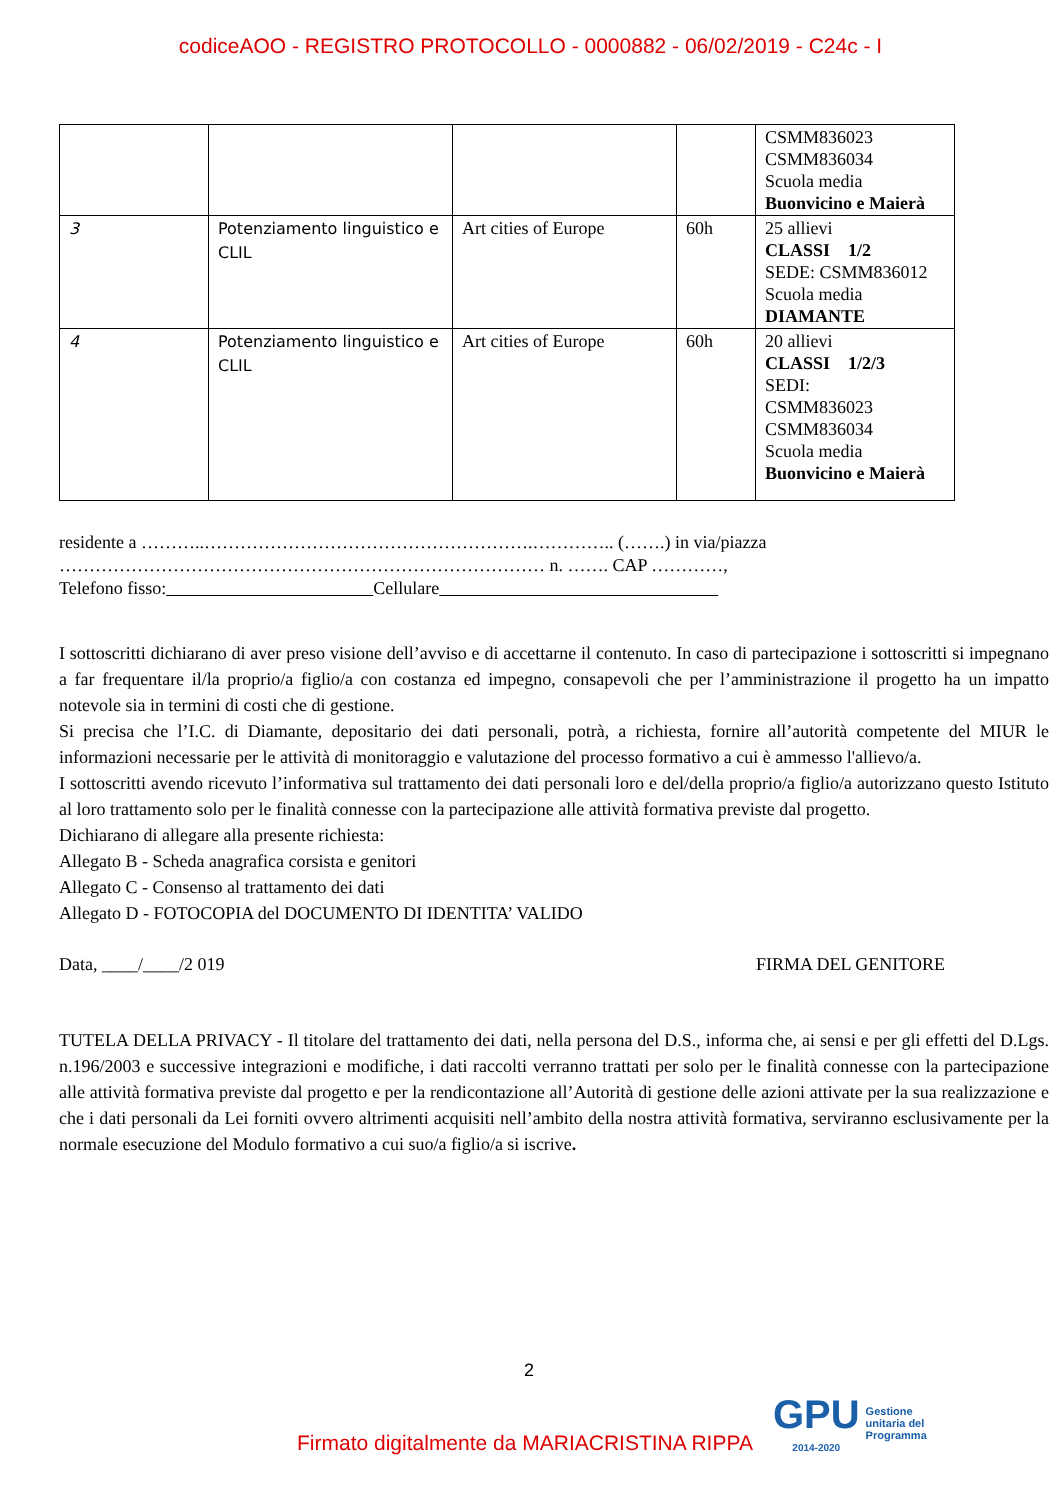codiceAOO - REGISTRO PROTOCOLLO - 0000882 - 06/02/2019 - C24c - I
| | | | | CSMM836023 CSMM836034 Scuola media Buonvicino e Maierà |
| 3 | Potenziamento linguistico e CLIL | Art cities of Europe | 60h | 25 allievi CLASSI 1/2 SEDE: CSMM836012 Scuola media DIAMANTE |
| 4 | Potenziamento linguistico e CLIL | Art cities of Europe | 60h | 20 allievi CLASSI 1/2/3 SEDI: CSMM836023 CSMM836034 Scuola media Buonvicino e Maierà |
residente a ………..……………………………………………….………….. (…….) in via/piazza
……………………………………………………………………… n. ……. CAP …………,
Telefono fisso: Cellulare
I sottoscritti dichiarano di aver preso visione dell’avviso e di accettarne il contenuto. In caso di partecipazione i sottoscritti si impegnano a far frequentare il/la proprio/a figlio/a con costanza ed impegno, consapevoli che per l’amministrazione il progetto ha un impatto notevole sia in termini di costi che di gestione.
Si precisa che l’I.C. di Diamante, depositario dei dati personali, potrà, a richiesta, fornire all’autorità competente del MIUR le informazioni necessarie per le attività di monitoraggio e valutazione del processo formativo a cui è ammesso l'allievo/a.
I sottoscritti avendo ricevuto l’informativa sul trattamento dei dati personali loro e del/della proprio/a figlio/a autorizzano questo Istituto al loro trattamento solo per le finalità connesse con la partecipazione alle attività formativa previste dal progetto.
Dichiarano di allegare alla presente richiesta:
Allegato B - Scheda anagrafica corsista e genitori
Allegato C - Consenso al trattamento dei dati
Allegato D - FOTOCOPIA del DOCUMENTO DI IDENTITA’ VALIDO
Data, ____/____/2 019 FIRMA DEL GENITORE
TUTELA DELLA PRIVACY - Il titolare del trattamento dei dati, nella persona del D.S., informa che, ai sensi e per gli effetti del D.Lgs. n.196/2003 e successive integrazioni e modifiche, i dati raccolti verranno trattati per solo per le finalità connesse con la partecipazione alle attività formativa previste dal progetto e per la rendicontazione all’Autorità di gestione delle azioni attivate per la sua realizzazione e che i dati personali da Lei forniti ovvero altrimenti acquisiti nell’ambito della nostra attività formativa, serviranno esclusivamente per la normale esecuzione del Modulo formativo a cui suo/a figlio/a si iscrive.
2
Firmato digitalmente da MARIACRISTINA RIPPA
GPU
2014-2020
Gestione
unitaria del
Programma